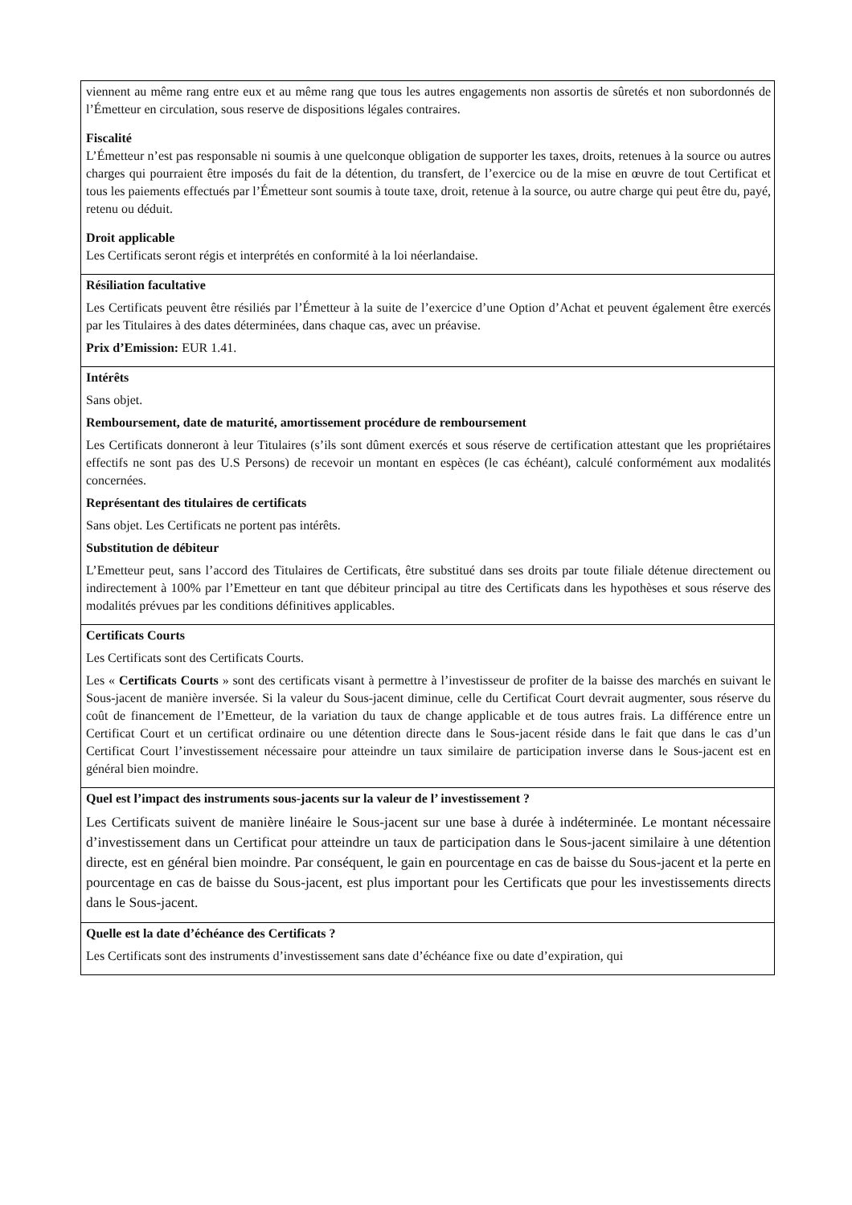| viennent au même rang entre eux et au même rang que tous les autres engagements non assortis de sûretés et non subordonnés de l’Émetteur en circulation, sous reserve de dispositions légales contraires. Fiscalité L’Émetteur n’est pas responsable ni soumis à une quelconque obligation de supporter les taxes, droits, retenues à la source ou autres charges qui pourraient être imposés du fait de la détention, du transfert, de l’exercice ou de la mise en œuvre de tout Certificat et tous les paiements effectués par l’Émetteur sont soumis à toute taxe, droit, retenue à la source, ou autre charge qui peut être du, payé, retenu ou déduit. Droit applicable Les Certificats seront régis et interprétés en conformité à la loi néerlandaise. |
| Résiliation facultative Les Certificats peuvent être résiliés par l’Émetteur à la suite de l’exercice d’une Option d’Achat et peuvent également être exercés par les Titulaires à des dates déterminées, dans chaque cas, avec un préavise. Prix d’Emission: EUR 1.41. |
| Intérêts Sans objet. Remboursement, date de maturité, amortissement procédure de remboursement Les Certificats donneront à leur Titulaires (s’ils sont dûment exercés et sous réserve de certification attestant que les propriétaires effectifs ne sont pas des U.S Persons) de recevoir un montant en espèces (le cas échéant), calculé conformément aux modalités concernées. Représentant des titulaires de certificats Sans objet. Les Certificats ne portent pas intérêts. Substitution de débiteur L’Emetteur peut, sans l’accord des Titulaires de Certificats, être substitué dans ses droits par toute filiale détenue directement ou indirectement à 100% par l’Emetteur en tant que débiteur principal au titre des Certificats dans les hypothèses et sous réserve des modalités prévues par les conditions définitives applicables. |
| Certificats Courts Les Certificats sont des Certificats Courts. Les « Certificats Courts » sont des certificats visant à permettre à l’investisseur de profiter de la baisse des marchés en suivant le Sous-jacent de manière inversée. Si la valeur du Sous-jacent diminue, celle du Certificat Court devrait augmenter, sous réserve du coût de financement de l’Emetteur, de la variation du taux de change applicable et de tous autres frais. La différence entre un Certificat Court et un certificat ordinaire ou une détention directe dans le Sous-jacent réside dans le fait que dans le cas d’un Certificat Court l’investissement nécessaire pour atteindre un taux similaire de participation inverse dans le Sous-jacent est en général bien moindre. |
| Quel est l’impact des instruments sous-jacents sur la valeur de l’ investissement ? Les Certificats suivent de manière linéaire le Sous-jacent sur une base à durée à indéterminée. Le montant nécessaire d’investissement dans un Certificat pour atteindre un taux de participation dans le Sous-jacent similaire à une détention directe, est en général bien moindre. Par conséquent, le gain en pourcentage en cas de baisse du Sous-jacent et la perte en pourcentage en cas de baisse du Sous-jacent, est plus important pour les Certificats que pour les investissements directs dans le Sous-jacent. |
| Quelle est la date d’échéance des Certificats ? Les Certificats sont des instruments d’investissement sans date d’échéance fixe ou date d’expiration, qui |